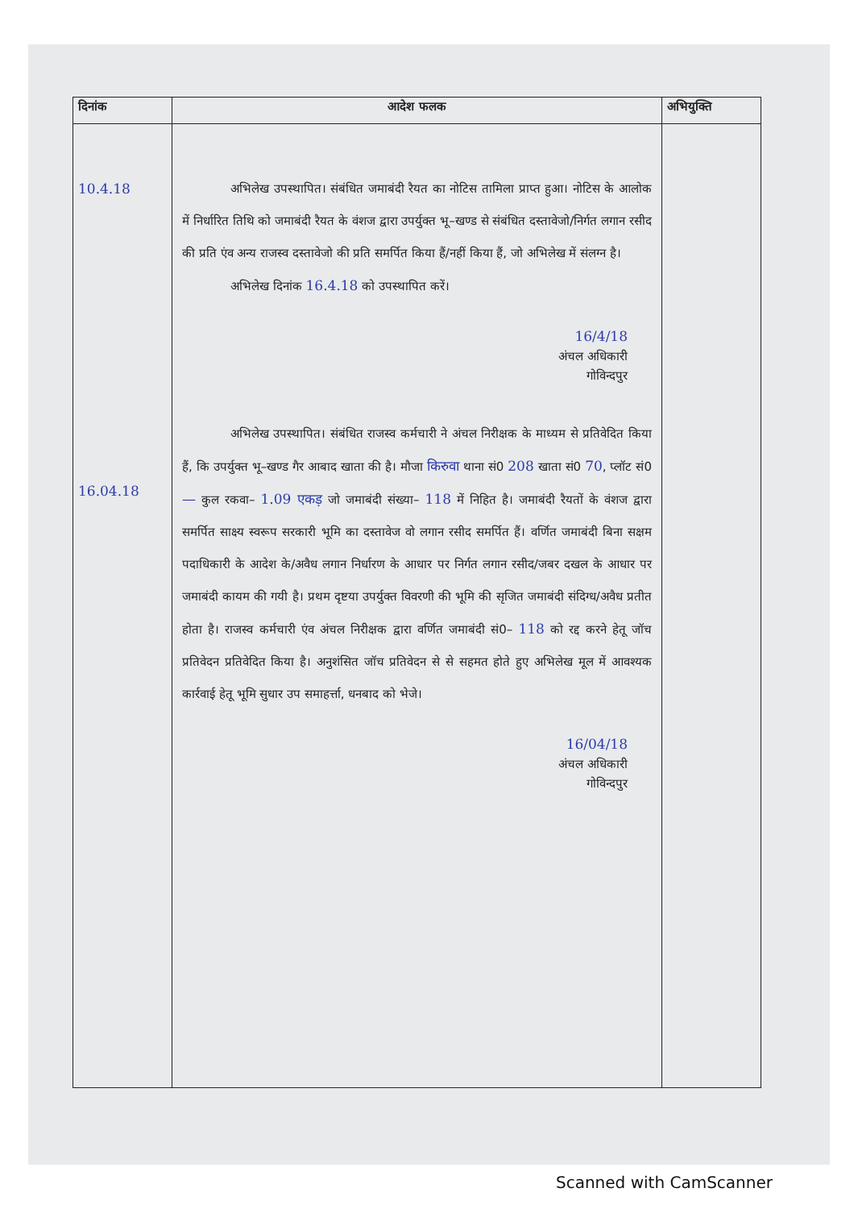| दिनांक | आदेश फलक | अभियुक्ति |
| --- | --- | --- |
| 10.4.18 16.04.18 | अभिलेख उपस्थापित। संबंधित जमाबंदी रैयत का नोटिस तामिला प्राप्त हुआ। नोटिस के आलोक में निर्धारित तिथि को जमाबंदी रैयत के वंशज द्वारा उपर्युक्त भू–खण्ड से संबंधित दस्तावेजो/निर्गत लगान रसीद की प्रति एंव अन्य राजस्व दस्तावेजो की प्रति समर्पित किया हैं/नहीं किया हैं, जो अभिलेख में संलग्न है। अभिलेख दिनांक 16.4.18 को उपस्थापित करें। 16/4/18 अंचल अधिकारी गोविन्दपुर अभिलेख उपस्थापित। संबंधित राजस्व कर्मचारी ने अंचल निरीक्षक के माध्यम से प्रतिवेदित किया हैं, कि उपर्युक्त भू–खण्ड गैर आबाद खाता की है। मौजा किरुवा थाना सं0 208 खाता सं0 70 , प्लॉट सं0 — कुल रकवा– 1.09 एकड़ जो जमाबंदी संख्या– 118 में निहित है। जमाबंदी रैयतों के वंशज द्वारा समर्पित साक्ष्य स्वरूप सरकारी भूमि का दस्तावेज वो लगान रसीद समर्पित हैं। वर्णित जमाबंदी बिना सक्षम पदाधिकारी के आदेश के/अवैध लगान निर्धारण के आधार पर निर्गत लगान रसीद/जबर दखल के आधार पर जमाबंदी कायम की गयी है। प्रथम दृष्टया उपर्युक्त विवरणी की भूमि की सृजित जमाबंदी संदिग्ध/अवैध प्रतीत होता है। राजस्व कर्मचारी एंव अंचल निरीक्षक द्वारा वर्णित जमाबंदी सं0– 118 को रद्द करने हेतू जॉच प्रतिवेदन प्रतिवेदित किया है। अनुशंसित जॉच प्रतिवेदन से से सहमत होते हुए अभिलेख मूल में आवश्यक कार्रवाई हेतू भूमि सुधार उप समाहर्त्ता, धनबाद को भेजे। 16/04/18 अंचल अधिकारी गोविन्दपुर | |
Scanned with CamScanner